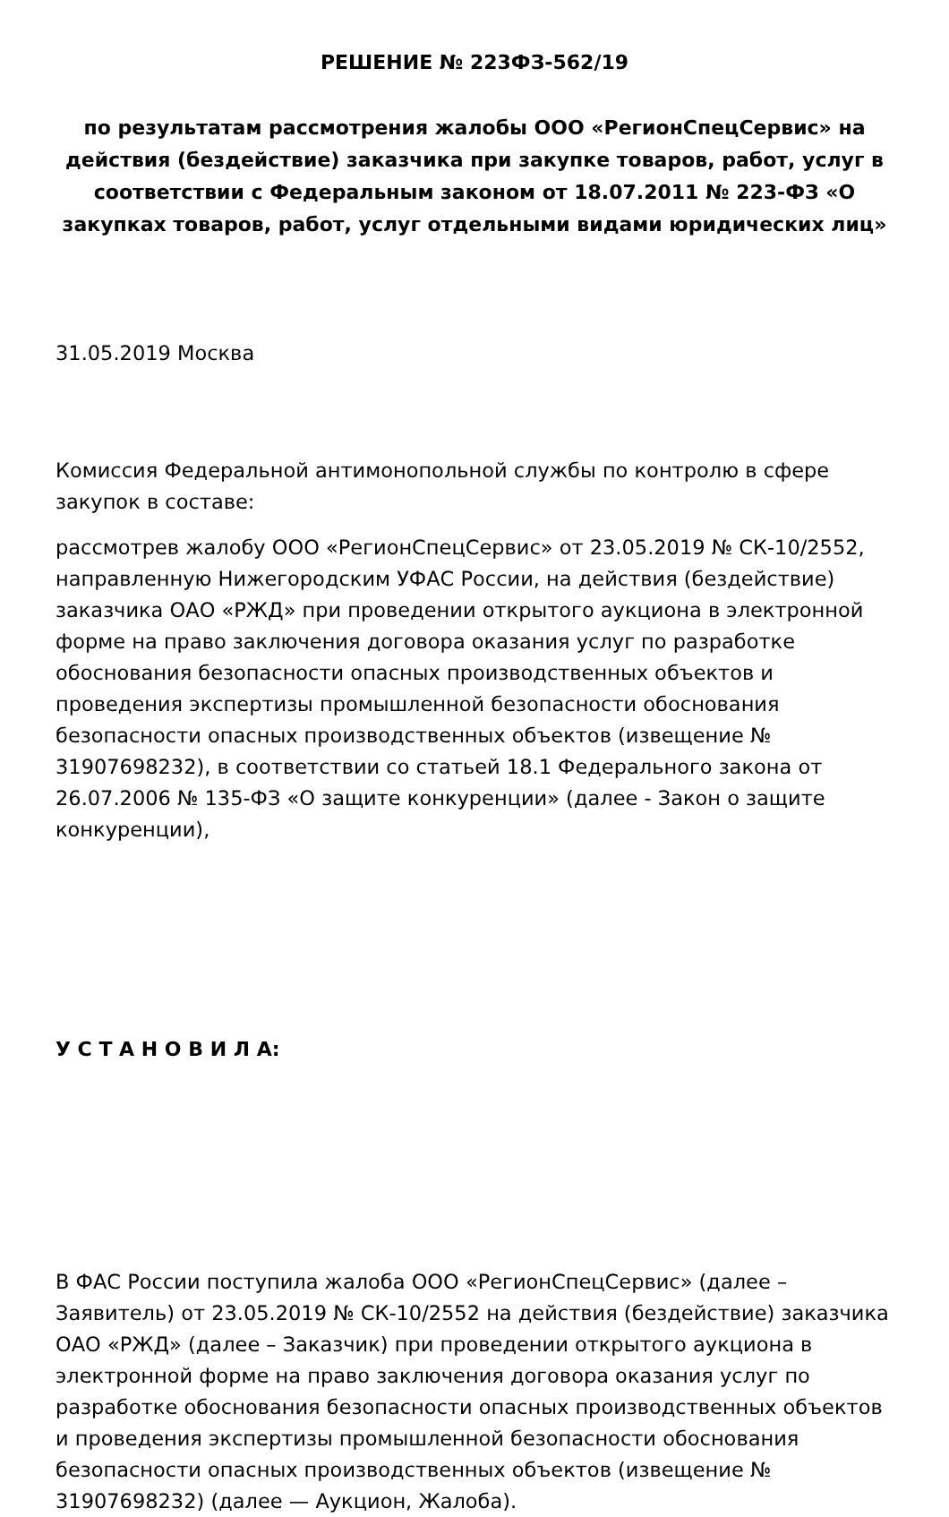РЕШЕНИЕ № 223ФЗ-562/19
по результатам рассмотрения жалобы ООО «РегионСпецСервис» на действия (бездействие) заказчика при закупке товаров, работ, услуг в соответствии с Федеральным законом от 18.07.2011 № 223-ФЗ «О закупках товаров, работ, услуг отдельными видами юридических лиц»
31.05.2019 Москва
Комиссия Федеральной антимонопольной службы по контролю в сфере закупок в составе:
рассмотрев жалобу ООО «РегионСпецСервис» от 23.05.2019 № СК-10/2552, направленную Нижегородским УФАС России, на действия (бездействие) заказчика ОАО «РЖД» при проведении открытого аукциона в электронной форме на право заключения договора оказания услуг по разработке обоснования безопасности опасных производственных объектов и проведения экспертизы промышленной безопасности обоснования безопасности опасных производственных объектов (извещение № 31907698232), в соответствии со статьей 18.1 Федерального закона от 26.07.2006 № 135-ФЗ «О защите конкуренции» (далее - Закон о защите конкуренции),
У С Т А Н О В И Л А:
В ФАС России поступила жалоба ООО «РегионСпецСервис» (далее – Заявитель) от 23.05.2019 № СК-10/2552 на действия (бездействие) заказчика ОАО «РЖД» (далее – Заказчик) при проведении открытого аукциона в электронной форме на право заключения договора оказания услуг по разработке обоснования безопасности опасных производственных объектов и проведения экспертизы промышленной безопасности обоснования безопасности опасных производственных объектов (извещение № 31907698232) (далее — Аукцион, Жалоба).